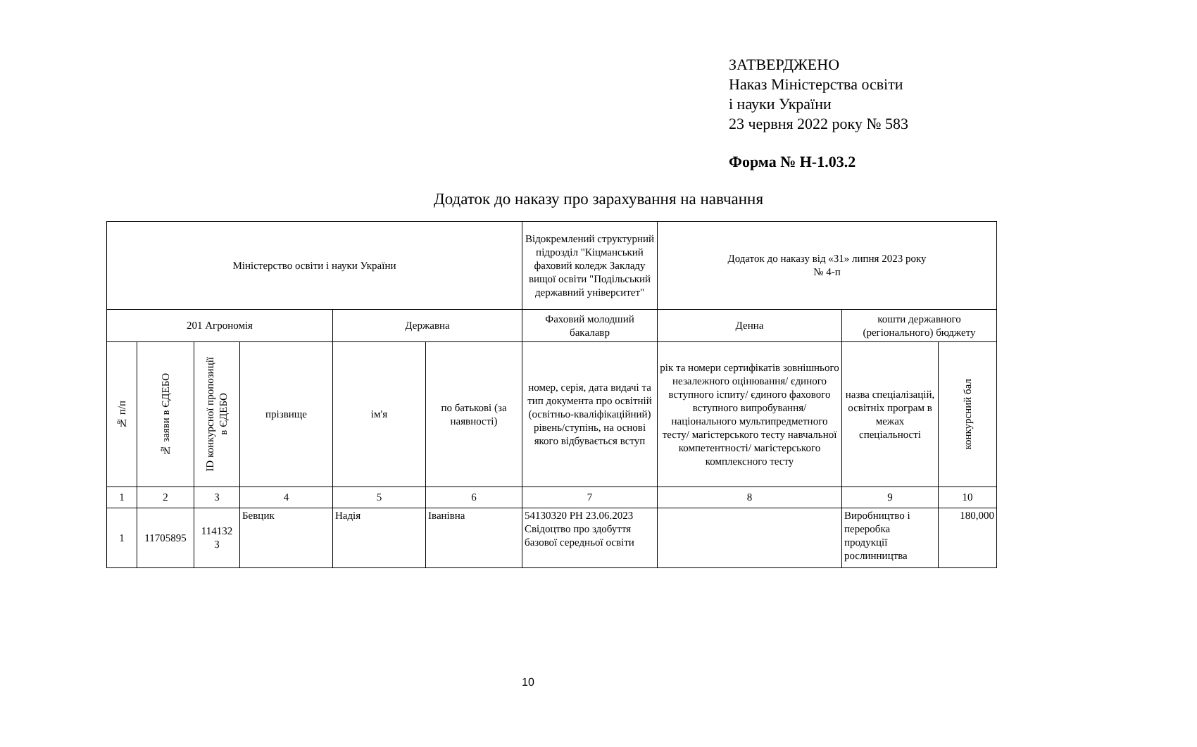ЗАТВЕРДЖЕНО
Наказ Міністерства освіти
і науки України
23 червня 2022 року № 583
Форма № Н-1.03.2
Додаток до наказу про зарахування на навчання
| Міністерство освіти і науки України | | | | | | Відокремлений структурний підрозділ "Кіцманський фаховий коледж Закладу вищої освіти "Подільський державний університет" | Додаток до наказу від «31» липня 2023 року № 4-п | | |
| 201 Агрономія | | | | Державна | | Фаховий молодший бакалавр | Денна | кошти державного (регіонального) бюджету | |
| № п/п | № заяви в ЄДЕБО | ID конкурсної пропозиції в ЄДЕБО | прізвище | ім'я | по батькові (за наявності) | номер, серія, дата видачі та тип документа про освітній (освітньо-кваліфікаційний) рівень/ступінь, на основі якого відбувається вступ | рік та номери сертифікатів зовнішнього незалежного оцінювання/ єдиного вступного іспиту/ єдиного фахового вступного випробування/ національного мультипредметного тесту/ магістерського тесту навчальної компетентності/ магістерського комплексного тесту | назва спеціалізацій, освітніх програм в межах спеціальності | конкурсний бал |
| 1 | 2 | 3 | 4 | 5 | 6 | 7 | 8 | 9 | 10 |
| 1 | 11705895 | 114132 3 | Бевцик | Надія | Іванівна | 54130320 PH 23.06.2023 Свідоцтво про здобуття базової середньої освіти | | Виробництво і переробка продукції рослинництва | 180,000 |
10